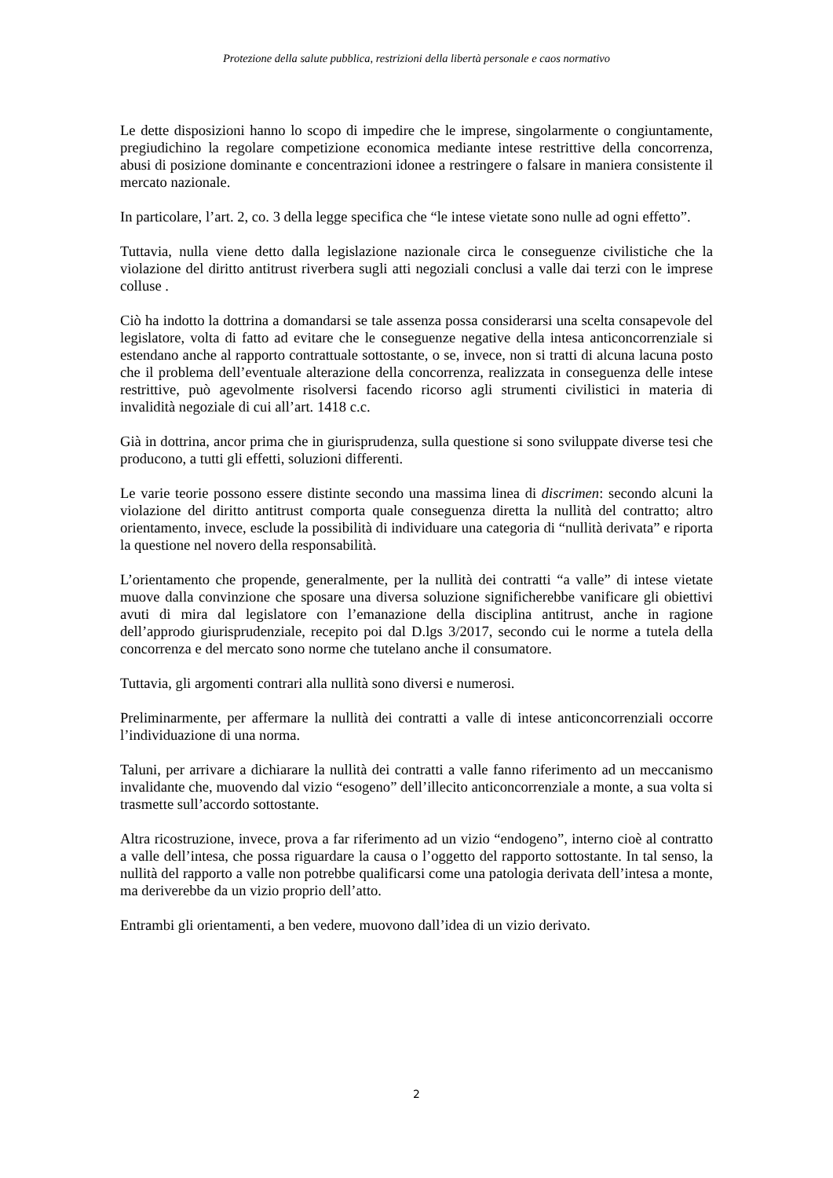Protezione della salute pubblica, restrizioni della libertà personale e caos normativo
Le dette disposizioni hanno lo scopo di impedire che le imprese, singolarmente o congiuntamente, pregiudichino la regolare competizione economica mediante intese restrittive della concorrenza, abusi di posizione dominante e concentrazioni idonee a restringere o falsare in maniera consistente il mercato nazionale.
In particolare, l’art. 2, co. 3 della legge specifica che “le intese vietate sono nulle ad ogni effetto”.
Tuttavia, nulla viene detto dalla legislazione nazionale circa le conseguenze civilistiche che la violazione del diritto antitrust riverbera sugli atti negoziali conclusi a valle dai terzi con le imprese colluse .
Ciò ha indotto la dottrina a domandarsi se tale assenza possa considerarsi una scelta consapevole del legislatore, volta di fatto ad evitare che le conseguenze negative della intesa anticoncorrenziale si estendano anche al rapporto contrattuale sottostante, o se, invece, non si tratti di alcuna lacuna posto che il problema dell’eventuale alterazione della concorrenza, realizzata in conseguenza delle intese restrittive, può agevolmente risolversi facendo ricorso agli strumenti civilistici in materia di invalidità negoziale di cui all’art. 1418 c.c.
Già in dottrina, ancor prima che in giurisprudenza, sulla questione si sono sviluppate diverse tesi che producono, a tutti gli effetti, soluzioni differenti.
Le varie teorie possono essere distinte secondo una massima linea di discrimen: secondo alcuni la violazione del diritto antitrust comporta quale conseguenza diretta la nullità del contratto; altro orientamento, invece, esclude la possibilità di individuare una categoria di “nullità derivata” e riporta la questione nel novero della responsabilità.
L’orientamento che propende, generalmente, per la nullità dei contratti “a valle” di intese vietate muove dalla convinzione che sposare una diversa soluzione significherebbe vanificare gli obiettivi avuti di mira dal legislatore con l’emanazione della disciplina antitrust, anche in ragione dell’approdo giurisprudenziale, recepito poi dal D.lgs 3/2017, secondo cui le norme a tutela della concorrenza e del mercato sono norme che tutelano anche il consumatore.
Tuttavia, gli argomenti contrari alla nullità sono diversi e numerosi.
Preliminarmente, per affermare la nullità dei contratti a valle di intese anticoncorrenziali occorre l’individuazione di una norma.
Taluni, per arrivare a dichiarare la nullità dei contratti a valle fanno riferimento ad un meccanismo invalidante che, muovendo dal vizio “esogeno” dell’illecito anticoncorrenziale a monte, a sua volta si trasmette sull’accordo sottostante.
Altra ricostruzione, invece, prova a far riferimento ad un vizio “endogeno”, interno cioè al contratto a valle dell’intesa, che possa riguardare la causa o l’oggetto del rapporto sottostante. In tal senso, la nullità del rapporto a valle non potrebbe qualificarsi come una patologia derivata dell’intesa a monte, ma deriverebbe da un vizio proprio dell’atto.
Entrambi gli orientamenti, a ben vedere, muovono dall’idea di un vizio derivato.
2